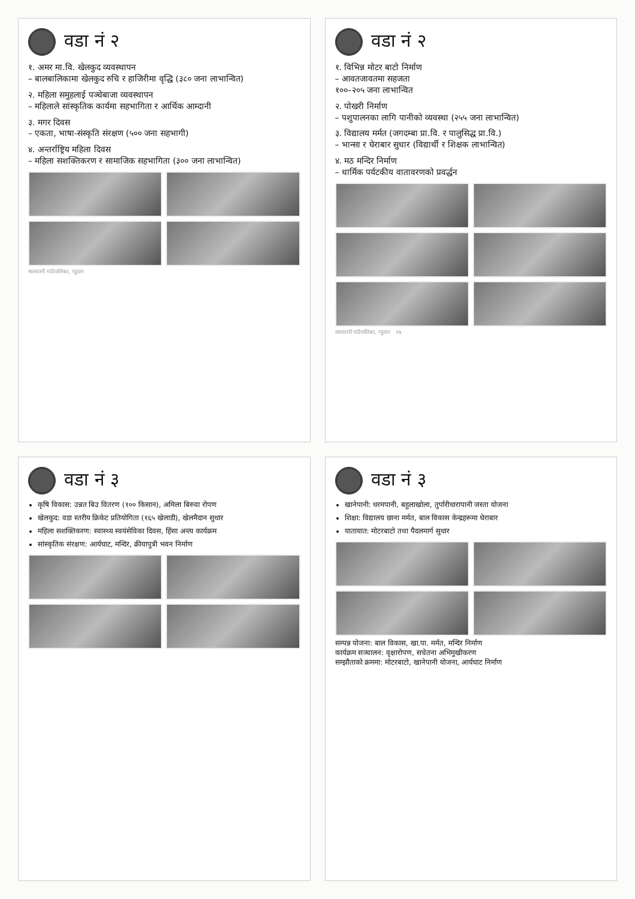वडा नं २
१. अमर मा.वि. खेलकुद व्यवस्थापन
– बालबालिकामा खेलकुद रुचि र हाजिरीमा वृद्धि (३८० जना लाभान्वित)
२. महिला समुहलाई पञ्चेबाजा व्यवस्थापन
– महिलाले सांस्कृतिक कार्यमा सहभागिता र आर्थिक आम्दानी
३. मगर दिवस
– एकता, भाषा-संस्कृति संरक्षण (५०० जना सहभागी)
४. अन्तर्राष्ट्रिय महिला दिवस
– महिला सशक्तिकरण र सामाजिक सहभागिता (३०० जना लाभान्वित)
मालारानी गाउँपालिका, प्युठान
वडा नं २
१. विभिन्न मोटर बाटो निर्माण
– आवतजावतमा सहजता
१००–२०५ जना लाभान्वित
२. पोखरी निर्माण
– पशुपालनका लागि पानीको व्यवस्था (२५५ जना लाभान्वित)
३. विद्यालय मर्मत (जगदम्बा प्रा.वि. र पालुसिद्ध प्रा.वि.)
– भान्सा र घेराबार सुधार (विद्यार्थी र शिक्षक लाभान्वित)
४. मठ मन्दिर निर्माण
– धार्मिक पर्यटकीय वातावरणको प्रवर्द्धन
मालारानी गाउँपालिका, प्युठान २७
वडा नं ३
कृषि विकास: उन्नत बिउ वितरण (१०० किसान), अमिला बिरुवा रोपण
खेलकुद: वडा स्तरीय क्रिकेट प्रतियोगिता (१६५ खेलाडी), खेलमैदान सुधार
महिला सशक्तिकरण: स्वास्थ्य स्वयंसेविका दिवस, हिंसा अन्त्य कार्यक्रम
सांस्कृतिक संरक्षण: आर्यघाट, मन्दिर, क्रीयापुत्री भवन निर्माण
वडा नं ३
खानेपानी: धरमपानी, बहुलाखोला, तुर्पारीधारापानी जस्ता योजना
शिक्षा: विद्यालय छाना मर्मत, बाल विकास केन्द्रहरूमा घेराबार
यातायात: मोटरबाटो तथा पैदलमार्ग सुधार
सम्पन्न योजना: बाल विकास, खा.पा. मर्मत, मन्दिर निर्माण
कार्यक्रम सञ्चालन: वृक्षारोपण, सचेतना अभिमुखीकरण
सम्झौताको क्रममा: मोटरबाटो, खानेपानी योजना, आर्यघाट निर्माण